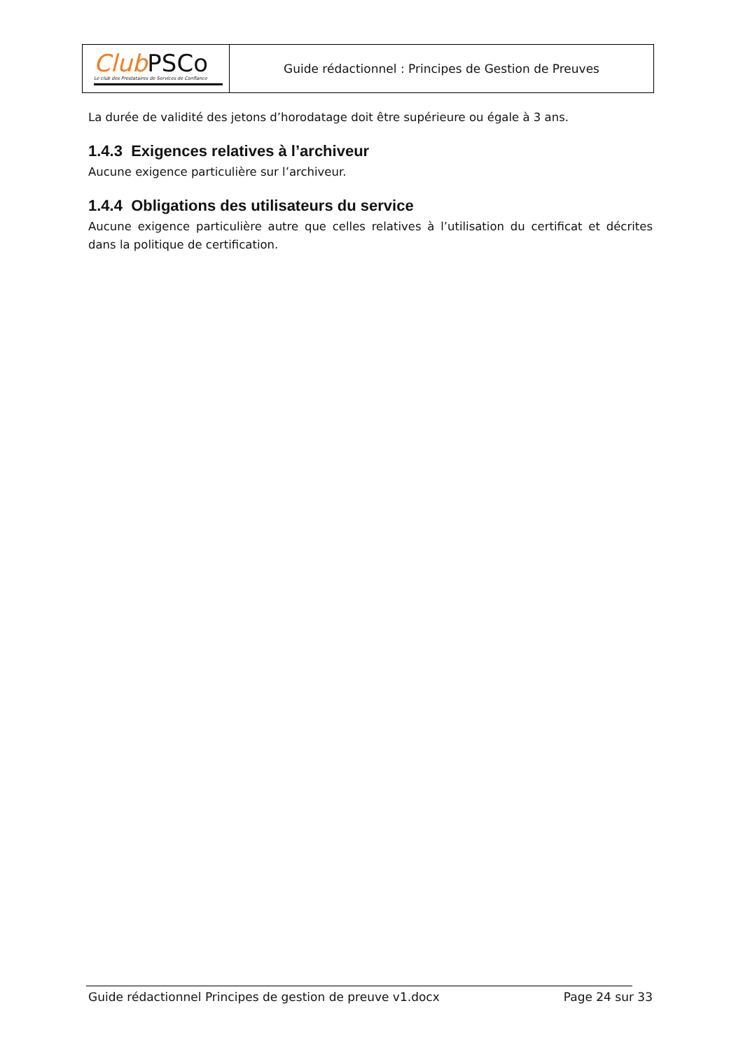Club PSCo
Le club des Prestataires de Services de Confiance
Guide rédactionnel : Principes de Gestion de Preuves
La durée de validité des jetons d’horodatage doit être supérieure ou égale à 3 ans.
1.4.3 Exigences relatives à l’archiveur
Aucune exigence particulière sur l’archiveur.
1.4.4 Obligations des utilisateurs du service
Aucune exigence particulière autre que celles relatives à l’utilisation du certificat et décrites dans la politique de certification.
Guide rédactionnel Principes de gestion de preuve v1.docx Page 24 sur 33